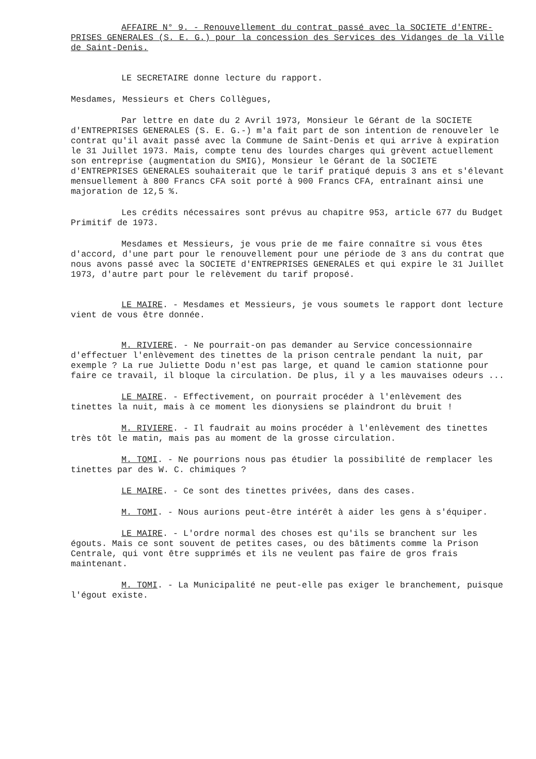AFFAIRE N° 9. - Renouvellement du contrat passé avec la SOCIETE d'ENTRE-PRISES GENERALES (S. E. G.) pour la concession des Services des Vidanges de la Ville de Saint-Denis.
LE SECRETAIRE donne lecture du rapport.
Mesdames, Messieurs et Chers Collègues,
Par lettre en date du 2 Avril 1973, Monsieur le Gérant de la SOCIETE d'ENTREPRISES GENERALES (S. E. G.-) m'a fait part de son intention de renouveler le contrat qu'il avait passé avec la Commune de Saint-Denis et qui arrive à expiration le 31 Juillet 1973. Mais, compte tenu des lourdes charges qui grèvent actuellement son entreprise (augmentation du SMIG), Monsieur le Gérant de la SOCIETE d'ENTREPRISES GENERALES souhaiterait que le tarif pratiqué depuis 3 ans et s'élevant mensuellement à 800 Francs CFA soit porté à 900 Francs CFA, entraînant ainsi une majoration de 12,5 %.
Les crédits nécessaires sont prévus au chapitre 953, article 677 du Budget Primitif de 1973.
Mesdames et Messieurs, je vous prie de me faire connaître si vous êtes d'accord, d'une part pour le renouvellement pour une période de 3 ans du contrat que nous avons passé avec la SOCIETE d'ENTREPRISES GENERALES et qui expire le 31 Juillet 1973, d'autre part pour le relèvement du tarif proposé.
LE MAIRE. - Mesdames et Messieurs, je vous soumets le rapport dont lecture vient de vous être donnée.
M. RIVIERE. - Ne pourrait-on pas demander au Service concessionnaire d'effectuer l'enlèvement des tinettes de la prison centrale pendant la nuit, par exemple ? La rue Juliette Dodu n'est pas large, et quand le camion stationne pour faire ce travail, il bloque la circulation. De plus, il y a les mauvaises odeurs ...
LE MAIRE. - Effectivement, on pourrait procéder à l'enlèvement des tinettes la nuit, mais à ce moment les dionysiens se plaindront du bruit !
M. RIVIERE. - Il faudrait au moins procéder à l'enlèvement des tinettes très tôt le matin, mais pas au moment de la grosse circulation.
M. TOMI. - Ne pourrions nous pas étudier la possibilité de remplacer les tinettes par des W. C. chimiques ?
LE MAIRE. - Ce sont des tinettes privées, dans des cases.
M. TOMI. - Nous aurions peut-être intérêt à aider les gens à s'équiper.
LE MAIRE. - L'ordre normal des choses est qu'ils se branchent sur les égouts. Mais ce sont souvent de petites cases, ou des bâtiments comme la Prison Centrale, qui vont être supprimés et ils ne veulent pas faire de gros frais maintenant.
M. TOMI. - La Municipalité ne peut-elle pas exiger le branchement, puisque l'égout existe.